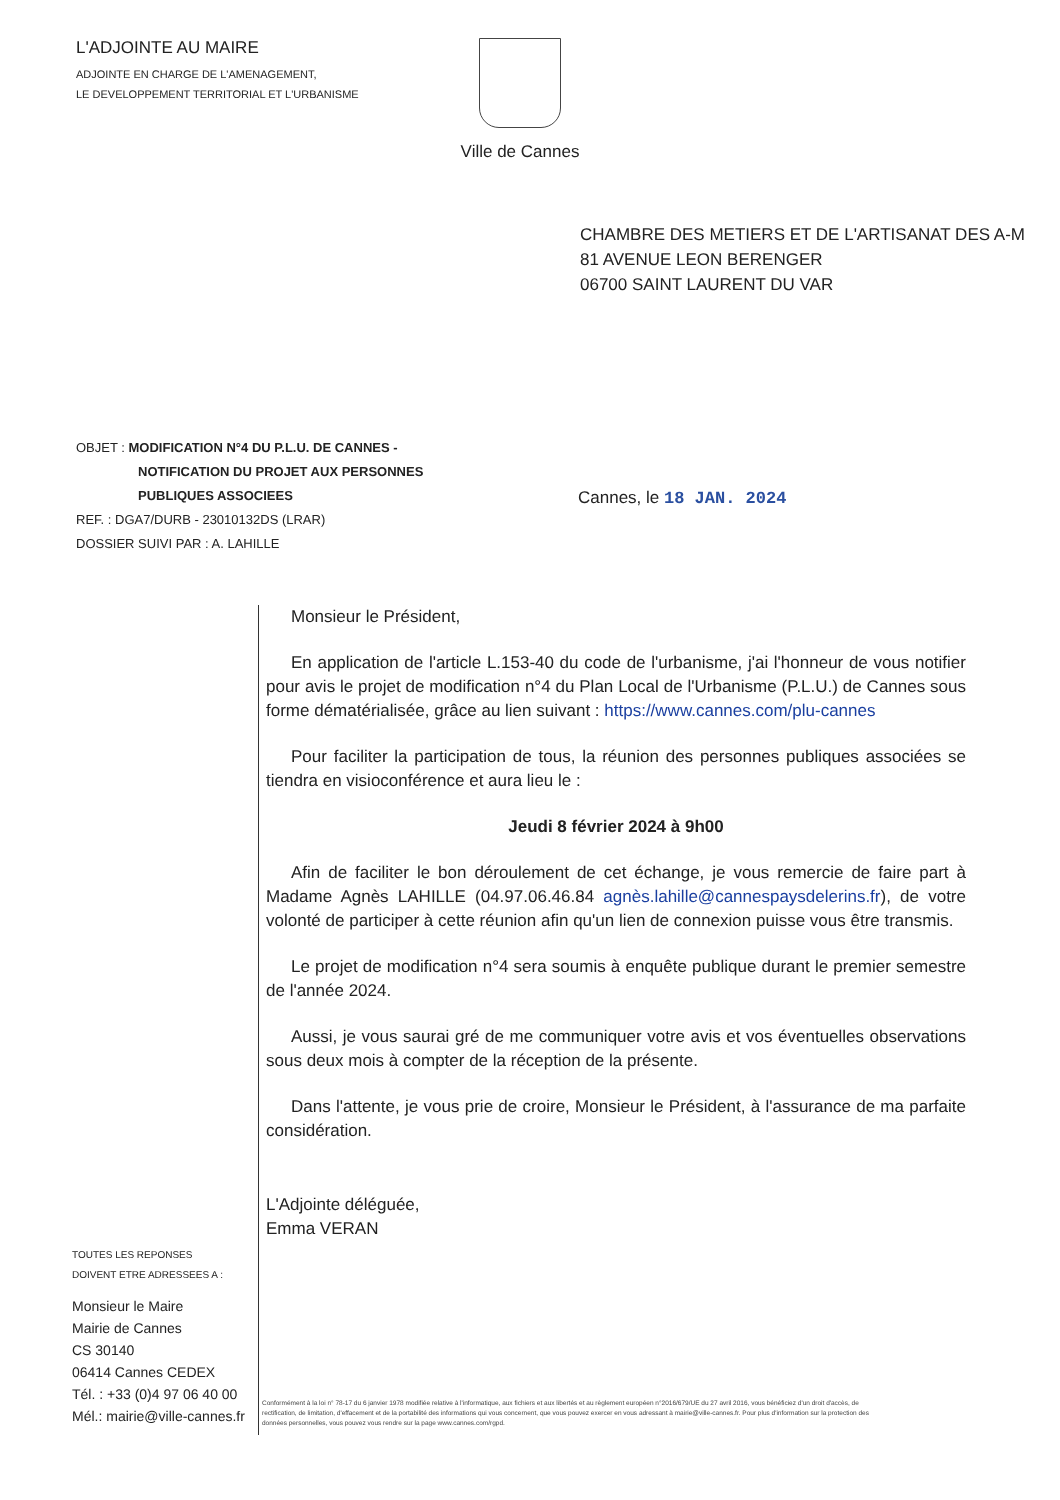L'ADJOINTE AU MAIRE
ADJOINTE EN CHARGE DE L'AMENAGEMENT,
LE DEVELOPPEMENT TERRITORIAL ET L'URBANISME
Ville de Cannes
CHAMBRE DES METIERS ET DE L'ARTISANAT DES A-M
81 AVENUE LEON BERENGER
06700 SAINT LAURENT DU VAR
OBJET : MODIFICATION N°4 DU P.L.U. DE CANNES -
NOTIFICATION DU PROJET AUX PERSONNES
PUBLIQUES ASSOCIEES
REF. : DGA7/DURB - 23010132DS (LRAR)
DOSSIER SUIVI PAR : A. LAHILLE
Cannes, le 18 JAN. 2024
Monsieur le Président,
En application de l'article L.153-40 du code de l'urbanisme, j'ai l'honneur de vous notifier pour avis le projet de modification n°4 du Plan Local de l'Urbanisme (P.L.U.) de Cannes sous forme dématérialisée, grâce au lien suivant : https://www.cannes.com/plu-cannes
Pour faciliter la participation de tous, la réunion des personnes publiques associées se tiendra en visioconférence et aura lieu le :
Jeudi 8 février 2024 à 9h00
Afin de faciliter le bon déroulement de cet échange, je vous remercie de faire part à Madame Agnès LAHILLE (04.97.06.46.84 agnès.lahille@cannespaysdelerins.fr), de votre volonté de participer à cette réunion afin qu'un lien de connexion puisse vous être transmis.
Le projet de modification n°4 sera soumis à enquête publique durant le premier semestre de l'année 2024.
Aussi, je vous saurai gré de me communiquer votre avis et vos éventuelles observations sous deux mois à compter de la réception de la présente.
Dans l'attente, je vous prie de croire, Monsieur le Président, à l'assurance de ma parfaite considération.
L'Adjointe déléguée,
Emma VERAN
TOUTES LES REPONSES
DOIVENT ETRE ADRESSEES A :
Monsieur le Maire
Mairie de Cannes
CS 30140
06414 Cannes CEDEX
Tél. : +33 (0)4 97 06 40 00
Mél.: mairie@ville-cannes.fr
Conformément à la loi n° 78-17 du 6 janvier 1978 modifiée relative à l'informatique, aux fichiers et aux libertés et au règlement européen n°2016/679/UE du 27 avril 2016, vous bénéficiez d'un droit d'accès, de rectification, de limitation, d'effacement et de la portabilité des informations qui vous concernent, que vous pouvez exercer en vous adressant à mairie@ville-cannes.fr. Pour plus d'information sur la protection des données personnelles, vous pouvez vous rendre sur la page www.cannes.com/rgpd.